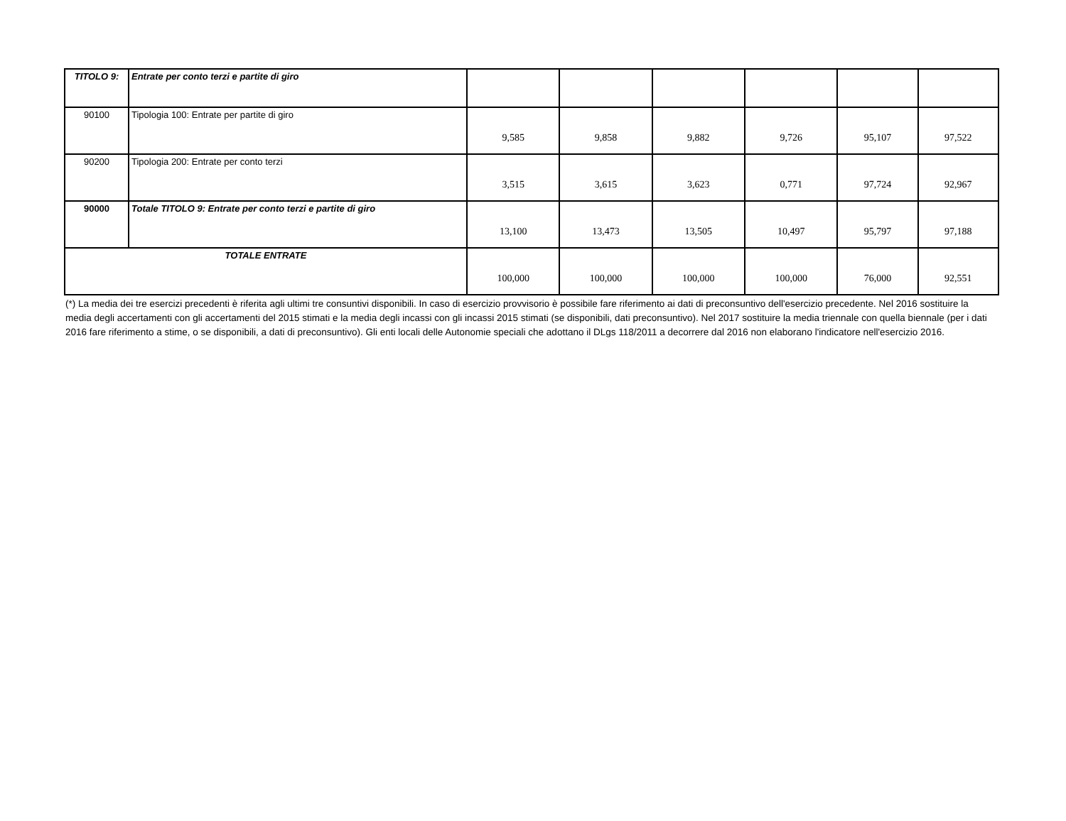| TITOLO 9: | Entrate per conto terzi e partite di giro | | | | | | |
| 90100 | Tipologia 100: Entrate per partite di giro | 9,585 | 9,858 | 9,882 | 9,726 | 95,107 | 97,522 |
| 90200 | Tipologia 200: Entrate per conto terzi | 3,515 | 3,615 | 3,623 | 0,771 | 97,724 | 92,967 |
| 90000 | Totale TITOLO 9: Entrate per conto terzi e partite di giro | 13,100 | 13,473 | 13,505 | 10,497 | 95,797 | 97,188 |
| TOTALE ENTRATE | | 100,000 | 100,000 | 100,000 | 100,000 | 76,000 | 92,551 |
(*) La media dei tre esercizi precedenti è riferita agli ultimi tre consuntivi disponibili. In caso di esercizio provvisorio è possibile fare riferimento ai dati di preconsuntivo dell'esercizio precedente. Nel 2016 sostituire la media degli accertamenti con gli accertamenti del 2015 stimati e la media degli incassi con gli incassi 2015 stimati (se disponibili, dati preconsuntivo). Nel 2017 sostituire la media triennale con quella biennale (per i dati 2016 fare riferimento a stime, o se disponibili, a dati di preconsuntivo). Gli enti locali delle Autonomie speciali che adottano il DLgs 118/2011 a decorrere dal 2016 non elaborano l'indicatore nell'esercizio 2016.